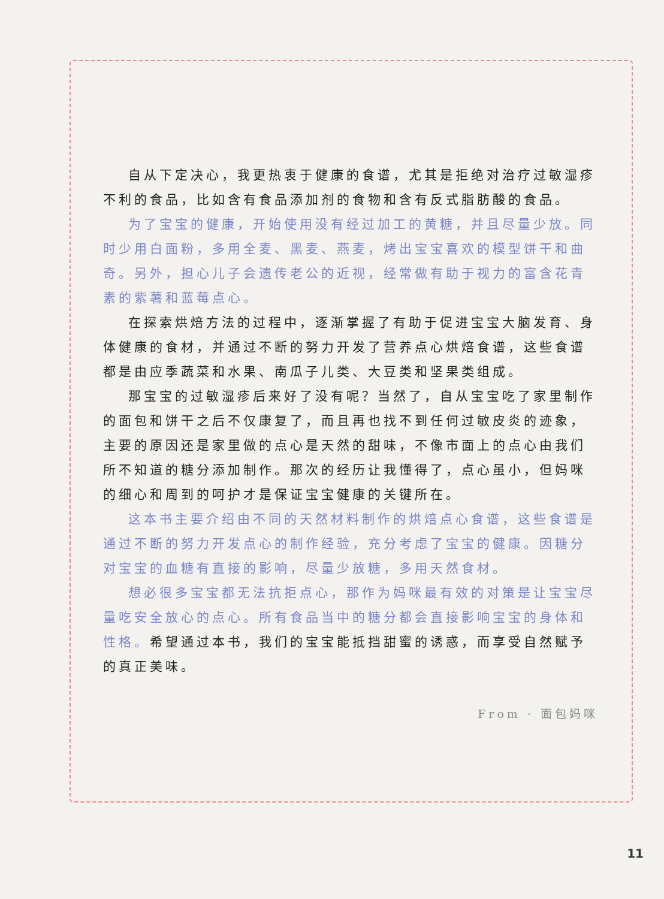自从下定决心，我更热衷于健康的食谱，尤其是拒绝对治疗过敏湿疹不利的食品，比如含有食品添加剂的食物和含有反式脂肪酸的食品。
为了宝宝的健康，开始使用没有经过加工的黄糖，并且尽量少放。同时少用白面粉，多用全麦、黑麦、燕麦，烤出宝宝喜欢的模型饼干和曲奇。另外，担心儿子会遗传老公的近视，经常做有助于视力的富含花青素的紫薯和蓝莓点心。
在探索烘焙方法的过程中，逐渐掌握了有助于促进宝宝大脑发育、身体健康的食材，并通过不断的努力开发了营养点心烘焙食谱，这些食谱都是由应季蔬菜和水果、南瓜子儿类、大豆类和坚果类组成。
那宝宝的过敏湿疹后来好了没有呢？当然了，自从宝宝吃了家里制作的面包和饼干之后不仅康复了，而且再也找不到任何过敏皮炎的迹象，主要的原因还是家里做的点心是天然的甜味，不像市面上的点心由我们所不知道的糖分添加制作。那次的经历让我懂得了，点心虽小，但妈咪的细心和周到的呵护才是保证宝宝健康的关键所在。
这本书主要介绍由不同的天然材料制作的烘焙点心食谱，这些食谱是通过不断的努力开发点心的制作经验，充分考虑了宝宝的健康。因糖分对宝宝的血糖有直接的影响，尽量少放糖，多用天然食材。
想必很多宝宝都无法抗拒点心，那作为妈咪最有效的对策是让宝宝尽量吃安全放心的点心。所有食品当中的糖分都会直接影响宝宝的身体和性格。希望通过本书，我们的宝宝能抵挡甜蜜的诱惑，而享受自然赋予的真正美味。
From · 面包妈咪
11